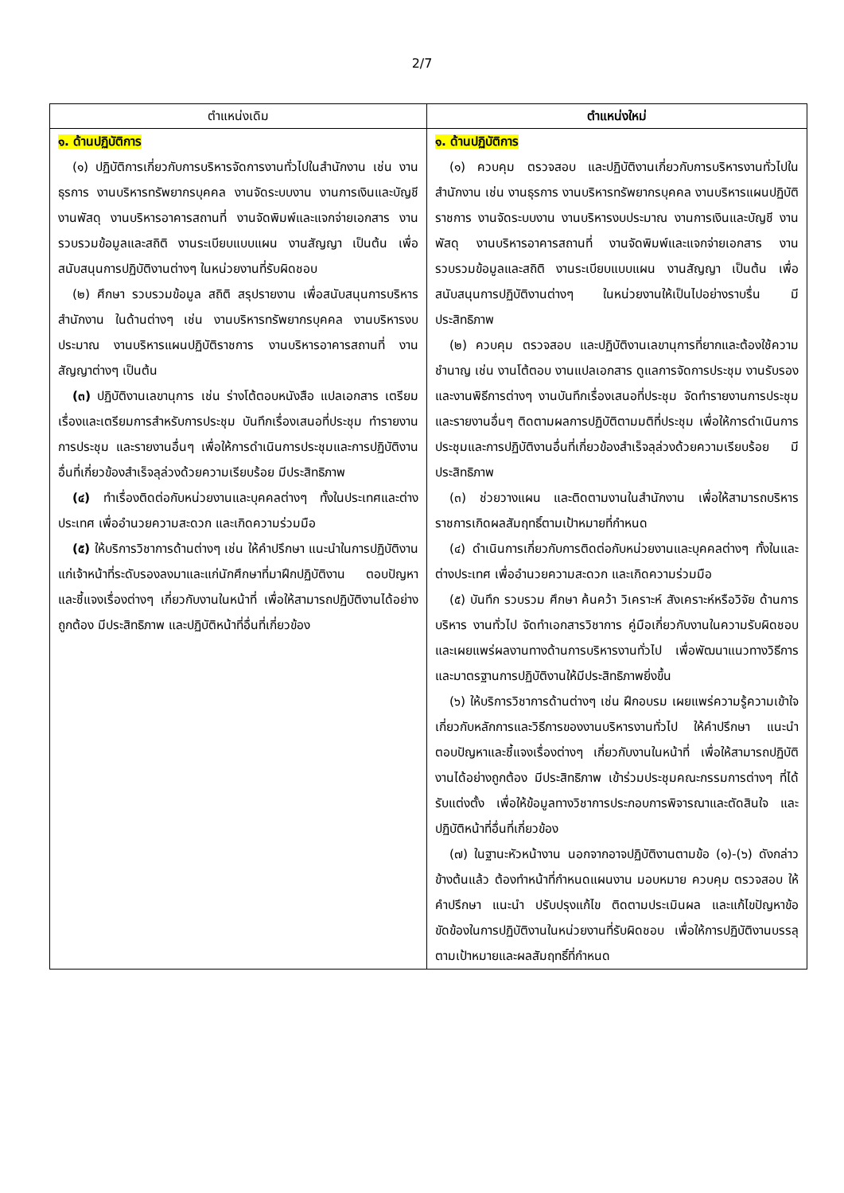2/7
| ตำแหน่งเดิม | ตำแหน่งใหม่ |
| --- | --- |
| ๑. ด้านปฏิบัติการ (๑) ปฏิบัติการเกี่ยวกับการบริหารจัดการงานทั่วไปในสำนักงาน เช่น งานธุรการ งานบริหารทรัพยากรบุคคล งานจัดระบบงาน งานการเงินและบัญชี งานพัสดุ งานบริหารอาคารสถานที่ งานจัดพิมพ์และแจกจ่ายเอกสาร งานรวบรวมข้อมูลและสถิติ งานระเบียบแบบแผน งานสัญญา เป็นต้น เพื่อสนับสนุนการปฏิบัติงานต่างๆ ในหน่วยงานที่รับผิดชอบ (๒) ศึกษา รวบรวมข้อมูล สถิติ สรุปรายงาน เพื่อสนับสนุนการบริหารสำนักงาน ในด้านต่างๆ เช่น งานบริหารทรัพยากรบุคคล งานบริหารงบประมาณ งานบริหารแผนปฏิบัติราชการ งานบริหารอาคารสถานที่ งานสัญญาต่างๆ เป็นต้น (๓) ปฏิบัติงานเลขานุการ เช่น ร่างโต้ตอบหนังสือ แปลเอกสาร เตรียมเรื่องและเตรียมการสำหรับการประชุม บันทึกเรื่องเสนอที่ประชุม ทำรายงานการประชุม และรายงานอื่นๆ เพื่อให้การดำเนินการประชุมและการปฏิบัติงานอื่นที่เกี่ยวข้องสำเร็จลุล่วงด้วยความเรียบร้อย มีประสิทธิภาพ (๔) ทำเรื่องติดต่อกับหน่วยงานและบุคคลต่างๆ ทั้งในประเทศและต่างประเทศ เพื่ออำนวยความสะดวก และเกิดความร่วมมือ (๕) ให้บริการวิชาการด้านต่างๆ เช่น ให้คำปรึกษา แนะนำในการปฏิบัติงานแก่เจ้าหน้าที่ระดับรองลงมาและแก่นักศึกษาที่มาฝึกปฏิบัติงาน ตอบปัญหาและชี้แจงเรื่องต่างๆ เกี่ยวกับงานในหน้าที่ เพื่อให้สามารถปฏิบัติงานได้อย่างถูกต้อง มีประสิทธิภาพ และปฏิบัติหน้าที่อื่นที่เกี่ยวข้อง | ๑. ด้านปฏิบัติการ (๑) ควบคุม ตรวจสอบ และปฏิบัติงานเกี่ยวกับการบริหารงานทั่วไปในสำนักงาน เช่น งานธุรการ งานบริหารทรัพยากรบุคคล งานบริหารแผนปฏิบัติราชการ งานจัดระบบงาน งานบริหารงบประมาณ งานการเงินและบัญชี งานพัสดุ งานบริหารอาคารสถานที่ งานจัดพิมพ์และแจกจ่ายเอกสาร งานรวบรวมข้อมูลและสถิติ งานระเบียบแบบแผน งานสัญญา เป็นต้น เพื่อสนับสนุนการปฏิบัติงานต่างๆ ในหน่วยงานให้เป็นไปอย่างราบรื่น มีประสิทธิภาพ (๒) ควบคุม ตรวจสอบ และปฏิบัติงานเลขานุการที่ยากและต้องใช้ความชำนาญ เช่น งานโต้ตอบ งานแปลเอกสาร ดูแลการจัดการประชุม งานรับรองและงานพิธีการต่างๆ งานบันทึกเรื่องเสนอที่ประชุม จัดทำรายงานการประชุมและรายงานอื่นๆ ติดตามผลการปฏิบัติตามมติที่ประชุม เพื่อให้การดำเนินการประชุมและการปฏิบัติงานอื่นที่เกี่ยวข้องสำเร็จลุล่วงด้วยความเรียบร้อย มีประสิทธิภาพ (๓) ช่วยวางแผน และติดตามงานในสำนักงาน เพื่อให้สามารถบริหารราชการเกิดผลสัมฤทธิ์ตามเป้าหมายที่กำหนด (๔) ดำเนินการเกี่ยวกับการติดต่อกับหน่วยงานและบุคคลต่างๆ ทั้งในและต่างประเทศ เพื่ออำนวยความสะดวก และเกิดความร่วมมือ (๕) บันทึก รวบรวม ศึกษา ค้นคว้า วิเคราะห์ สังเคราะห์หรือวิจัย ด้านการบริหาร งานทั่วไป จัดทำเอกสารวิชาการ คู่มือเกี่ยวกับงานในความรับผิดชอบ และเผยแพร่ผลงานทางด้านการบริหารงานทั่วไป เพื่อพัฒนาแนวทางวิธีการและมาตรฐานการปฏิบัติงานให้มีประสิทธิภาพยิ่งขึ้น (๖) ให้บริการวิชาการด้านต่างๆ เช่น ฝึกอบรม เผยแพร่ความรู้ความเข้าใจเกี่ยวกับหลักการและวิธีการของงานบริหารงานทั่วไป ให้คำปรึกษา แนะนำ ตอบปัญหาและชี้แจงเรื่องต่างๆ เกี่ยวกับงานในหน้าที่ เพื่อให้สามารถปฏิบัติงานได้อย่างถูกต้อง มีประสิทธิภาพ เข้าร่วมประชุมคณะกรรมการต่างๆ ที่ได้รับแต่งตั้ง เพื่อให้ข้อมูลทางวิชาการประกอบการพิจารณาและตัดสินใจ และปฏิบัติหน้าที่อื่นที่เกี่ยวข้อง (๗) ในฐานะหัวหน้างาน นอกจากอาจปฏิบัติงานตามข้อ (๑)-(๖) ดังกล่าวข้างต้นแล้ว ต้องทำหน้าที่กำหนดแผนงาน มอบหมาย ควบคุม ตรวจสอบ ให้คำปรึกษา แนะนำ ปรับปรุงแก้ไข ติดตามประเมินผล และแก้ไขปัญหาข้อขัดข้องในการปฏิบัติงานในหน่วยงานที่รับผิดชอบ เพื่อให้การปฏิบัติงานบรรลุตามเป้าหมายและผลสัมฤทธิ์ที่กำหนด |